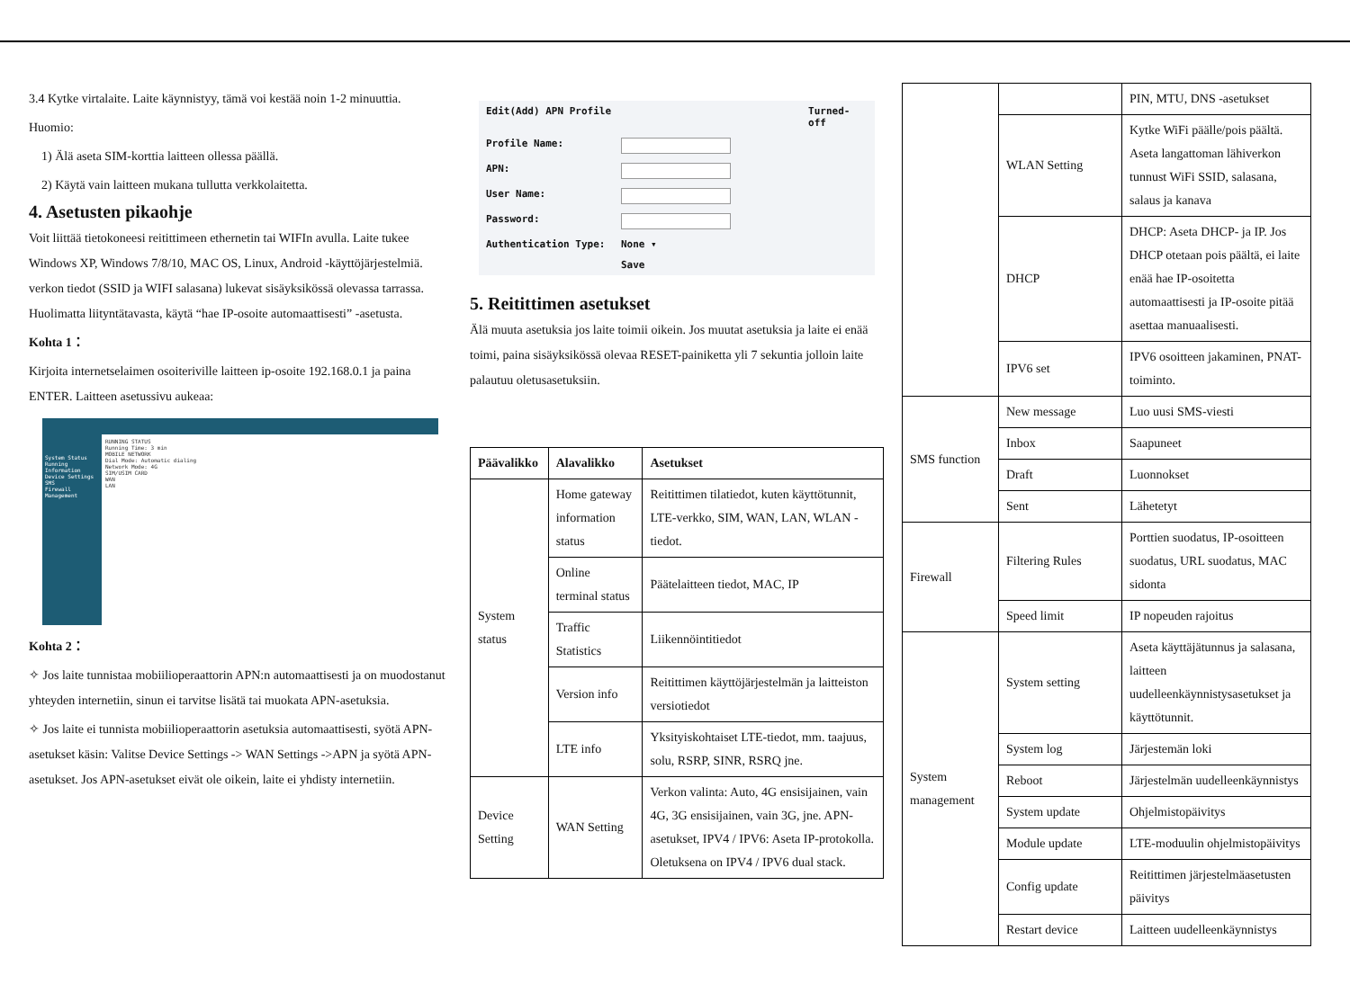3.4 Kytke virtalaite. Laite käynnistyy, tämä voi kestää noin 1-2 minuuttia.
Huomio:
1) Älä aseta SIM-korttia laitteen ollessa päällä.
2) Käytä vain laitteen mukana tullutta verkkolaitetta.
4. Asetusten pikaohje
Voit liittää tietokoneesi reitittimeen ethernetin tai WIFIn avulla. Laite tukee Windows XP, Windows 7/8/10, MAC OS, Linux, Android -käyttöjärjestelmiä. verkon tiedot (SSID ja WIFI salasana) lukevat sisäyksikössä olevassa tarrassa. Huolimatta liityntätavasta, käytä “hae IP-osoite automaattisesti” -asetusta.
Kohta 1：
Kirjoita internetselaimen osoiteriville laitteen ip-osoite 192.168.0.1 ja paina ENTER. Laitteen asetussivu aukeaa:
System Status
Running Information
Device Settings
SMS
Firewall
Management
RUNNING STATUS
Running Time: 3 min
MOBILE NETWORK
Dial Mode: Automatic dialing
Network Mode: 4G
SIM/USIM CARD
WAN
LAN
Kohta 2：
✧ Jos laite tunnistaa mobiilioperaattorin APN:n automaattisesti ja on muodostanut yhteyden internetiin, sinun ei tarvitse lisätä tai muokata APN-asetuksia.
✧ Jos laite ei tunnista mobiilioperaattorin asetuksia automaattisesti, syötä APN-asetukset käsin: Valitse Device Settings -> WAN Settings ->APN ja syötä APN-asetukset. Jos APN-asetukset eivät ole oikein, laite ei yhdisty internetiin.
Edit(Add) APN Profile Turned-off
Profile Name:
APN:
User Name:
Password:
Authentication Type: None ▾
Save
5. Reitittimen asetukset
Älä muuta asetuksia jos laite toimii oikein. Jos muutat asetuksia ja laite ei enää toimi, paina sisäyksikössä olevaa RESET-painiketta yli 7 sekuntia jolloin laite palautuu oletusasetuksiin.
| Päävalikko | Alavalikko | Asetukset |
| --- | --- | --- |
| System status | Home gateway information status | Reitittimen tilatiedot, kuten käyttötunnit, LTE-verkko, SIM, WAN, LAN, WLAN -tiedot. |
| | Online terminal status | Päätelaitteen tiedot, MAC, IP |
| | Traffic Statistics | Liikennöintitiedot |
| | Version info | Reitittimen käyttöjärjestelmän ja laitteiston versiotiedot |
| | LTE info | Yksityiskohtaiset LTE-tiedot, mm. taajuus, solu, RSRP, SINR, RSRQ jne. |
| Device Setting | WAN Setting | Verkon valinta: Auto, 4G ensisijainen, vain 4G, 3G ensisijainen, vain 3G, jne. APN-asetukset, IPV4 / IPV6: Aseta IP-protokolla. Oletuksena on IPV4 / IPV6 dual stack. |
| | | PIN, MTU, DNS -asetukset |
| | WLAN Setting | Kytke WiFi päälle/pois päältä. Aseta langattoman lähiverkon tunnust WiFi SSID, salasana, salaus ja kanava |
| | DHCP | DHCP: Aseta DHCP- ja IP. Jos DHCP otetaan pois päältä, ei laite enää hae IP-osoitetta automaattisesti ja IP-osoite pitää asettaa manuaalisesti. |
| | IPV6 set | IPV6 osoitteen jakaminen, PNAT-toiminto. |
| SMS function | New message | Luo uusi SMS-viesti |
| | Inbox | Saapuneet |
| | Draft | Luonnokset |
| | Sent | Lähetetyt |
| Firewall | Filtering Rules | Porttien suodatus, IP-osoitteen suodatus, URL suodatus, MAC sidonta |
| | Speed limit | IP nopeuden rajoitus |
| System management | System setting | Aseta käyttäjätunnus ja salasana, laitteen uudelleenkäynnistysasetukset ja käyttötunnit. |
| | System log | Järjestemän loki |
| | Reboot | Järjestelmän uudelleenkäynnistys |
| | System update | Ohjelmistopäivitys |
| | Module update | LTE-moduulin ohjelmistopäivitys |
| | Config update | Reitittimen järjestelmäasetusten päivitys |
| | Restart device | Laitteen uudelleenkäynnistys |